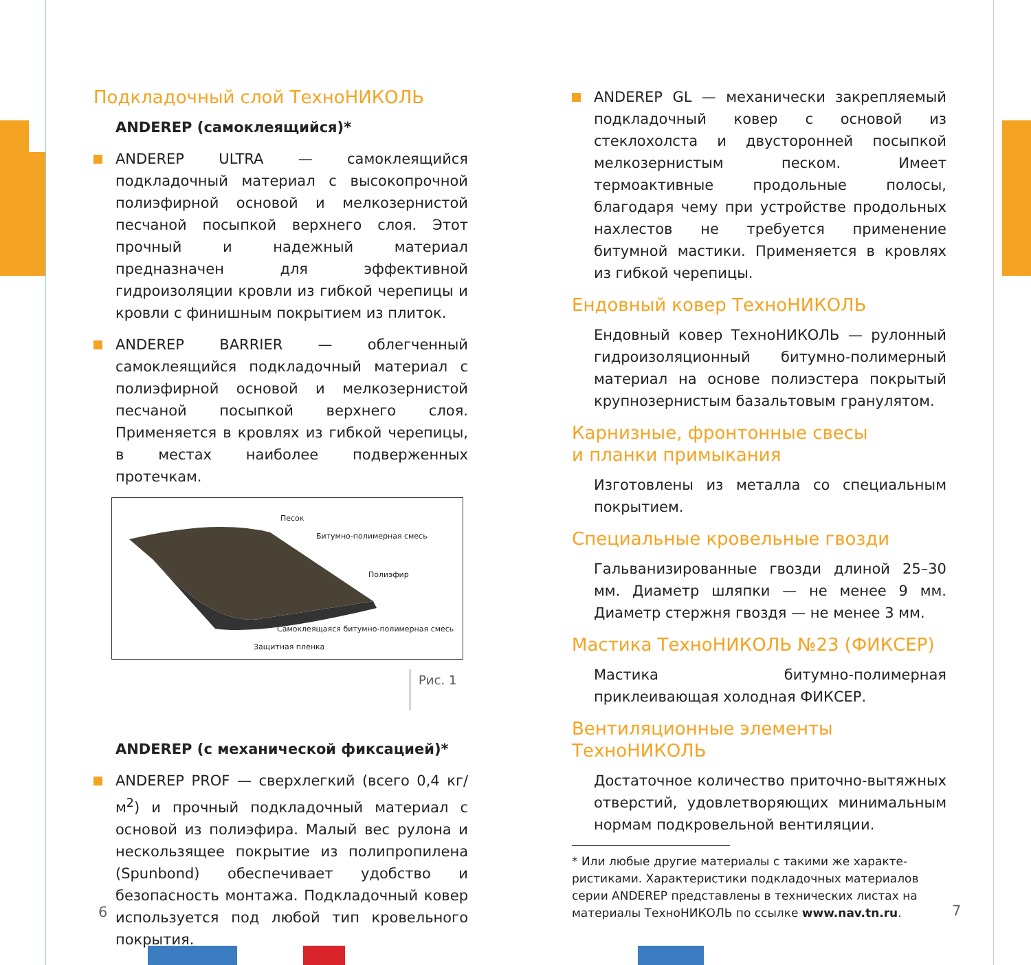Подкладочный слой ТехноНИКОЛЬ
ANDEREP (самоклеящийся)*
ANDEREP ULTRA — самоклеящийся подкладочный материал с высокопрочной полиэфирной основой и мелкозернистой песчаной посыпкой верхнего слоя. Этот прочный и надежный материал предназначен для эффективной гидроизоляции кровли из гибкой черепицы и кровли с финишным покрытием из плиток.
ANDEREP BARRIER — облегченный самоклеящийся подкладочный материал с полиэфирной основой и мелкозернистой песчаной посыпкой верхнего слоя. Применяется в кровлях из гибкой черепицы, в местах наиболее подверженных протечкам.
Песок
Битумно-полимерная смесь
Полиэфир
Самоклеящаяся битумно-полимерная смесь
Защитная пленка
Рис. 1
ANDEREP (с механической фиксацией)*
ANDEREP PROF — сверхлегкий (всего 0,4 кг/м<sup>2</sup>) и прочный подкладочный материал с основой из полиэфира. Малый вес рулона и нескользящее покрытие из полипропилена (Spunbond) обеспечивает удобство и безопасность монтажа. Подкладочный ковер используется под любой тип кровельного покрытия.
ANDEREP GL — механически закрепляемый подкладочный ковер с основой из стеклохолста и двусторонней посыпкой мелкозернистым песком. Имеет термоактивные продольные полосы, благодаря чему при устройстве продольных нахлестов не требуется применение битумной мастики. Применяется в кровлях из гибкой черепицы.
Ендовный ковер ТехноНИКОЛЬ
Ендовный ковер ТехноНИКОЛЬ — рулонный гидроизоляционный битумно-полимерный материал на основе полиэстера покрытый крупнозернистым базальтовым гранулятом.
Карнизные, фронтонные свесы
и планки примыкания
Изготовлены из металла со специальным покрытием.
Специальные кровельные гвозди
Гальванизированные гвозди длиной 25–30 мм. Диаметр шляпки — не менее 9 мм. Диаметр стержня гвоздя — не менее 3 мм.
Мастика ТехноНИКОЛЬ №23 (ФИКСЕР)
Мастика битумно-полимерная приклеивающая холодная ФИКСЕР.
Вентиляционные элементы ТехноНИКОЛЬ
Достаточное количество приточно-вытяжных отверстий, удовлетворяющих минимальным нормам подкровельной вентиляции.
* Или любые другие материалы с такими же характе-
ристиками. Характеристики подкладочных материалов
серии ANDEREP представлены в технических листах на
материалы ТехноНИКОЛЬ по ссылке www.nav.tn.ru.
6 7